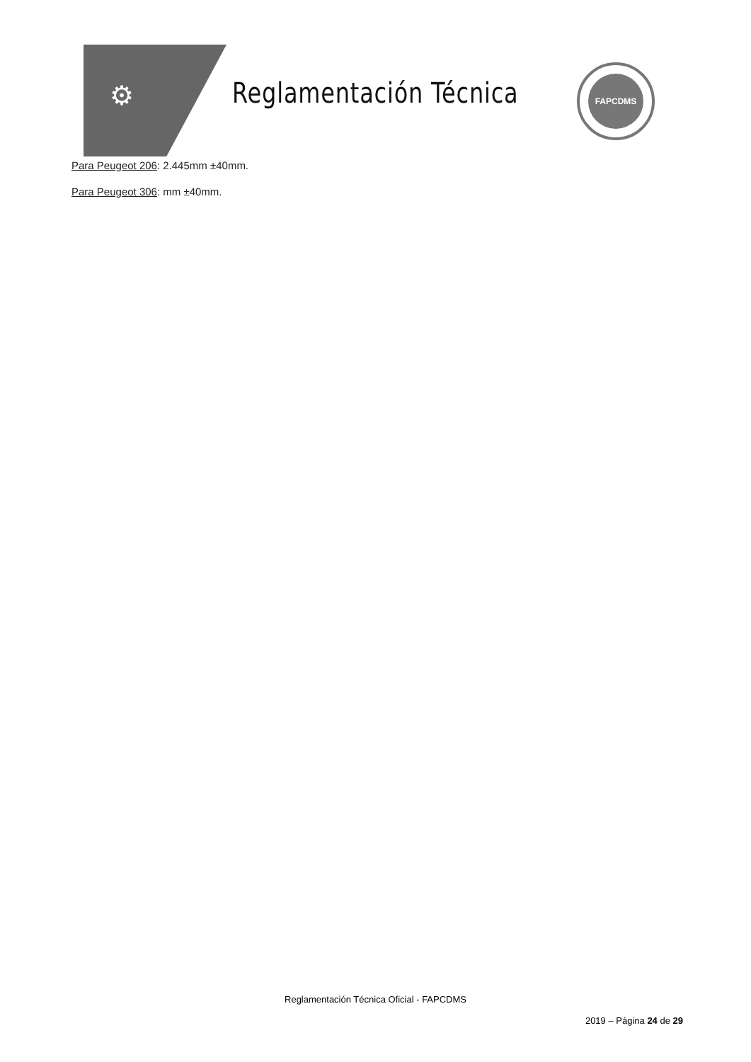⚙ Reglamentación Técnica
FAPCDMS
Para Peugeot 206: 2.445mm ±40mm.
Para Peugeot 306: mm ±40mm.
Reglamentación Técnica Oficial - FAPCDMS
2019 – Página 24 de 29